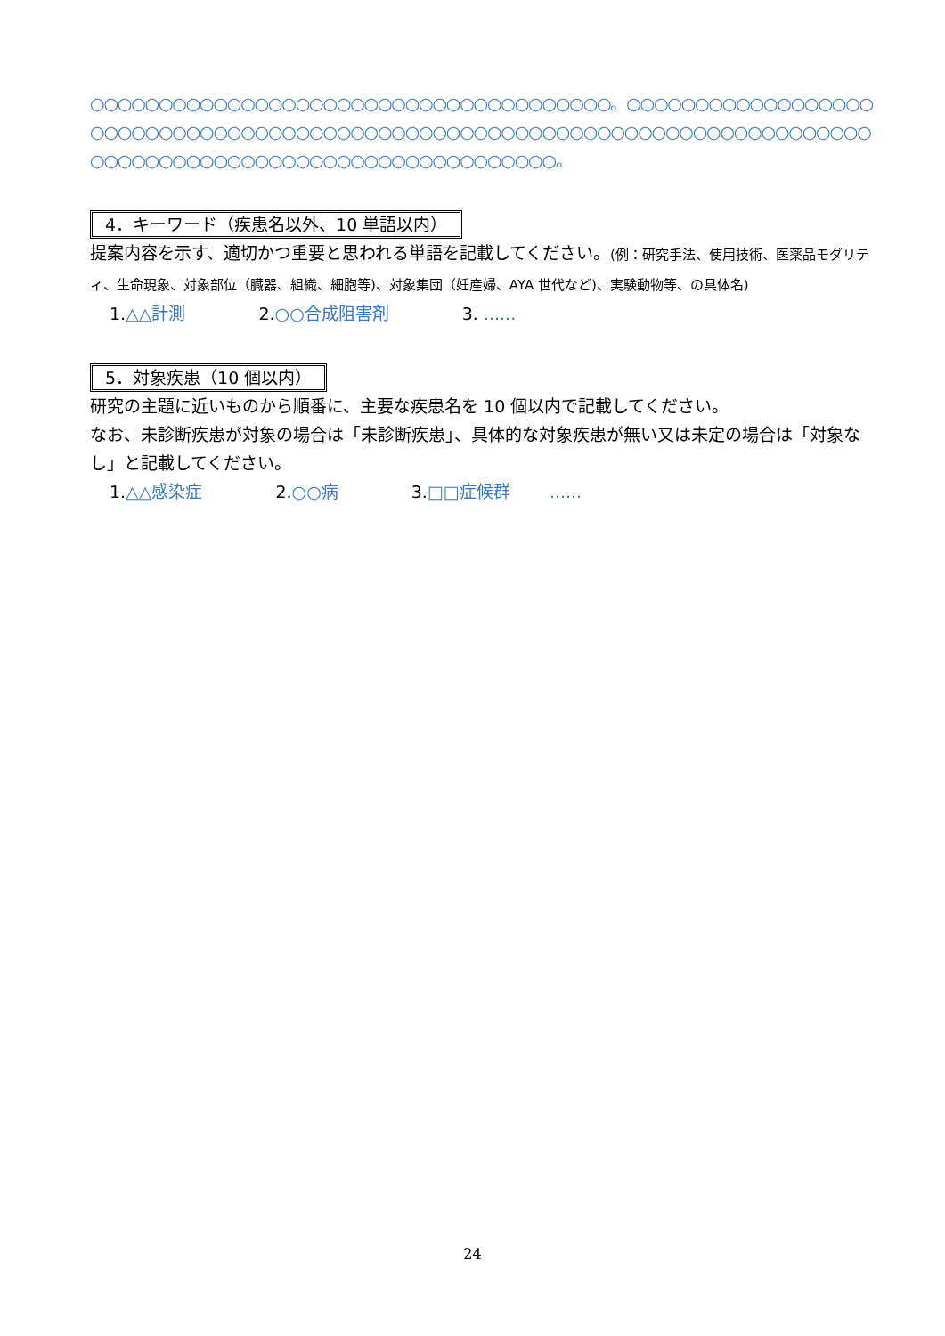○○○○○○○○○○○○○○○○○○○○○○○○○○○○○○○○○○○○○○。○○○○○○○○○○○○○○○○○○○○○○○○○○○○○○○○○○○○○○○○○○○○○○○○○○○○○○○○○○○○○○○○○○○○○○○○○○○○○○○○○○○○○○○○○○○○○○○○○○○○○○○○○○○○○。
4．キーワード（疾患名以外、10 単語以内）
提案内容を示す、適切かつ重要と思われる単語を記載してください。(例：研究手法、使用技術、医薬品モダリティ、生命現象、対象部位（臓器、組織、細胞等)、対象集団（妊産婦、AYA 世代など)、実験動物等、の具体名)
1.△△計測 2.○○合成阻害剤 3. ......
5．対象疾患（10 個以内）
研究の主題に近いものから順番に、主要な疾患名を 10 個以内で記載してください。
なお、未診断疾患が対象の場合は「未診断疾患」、具体的な対象疾患が無い又は未定の場合は「対象なし」と記載してください。
1.△△感染症 2.○○病 3.□□症候群 ......
24